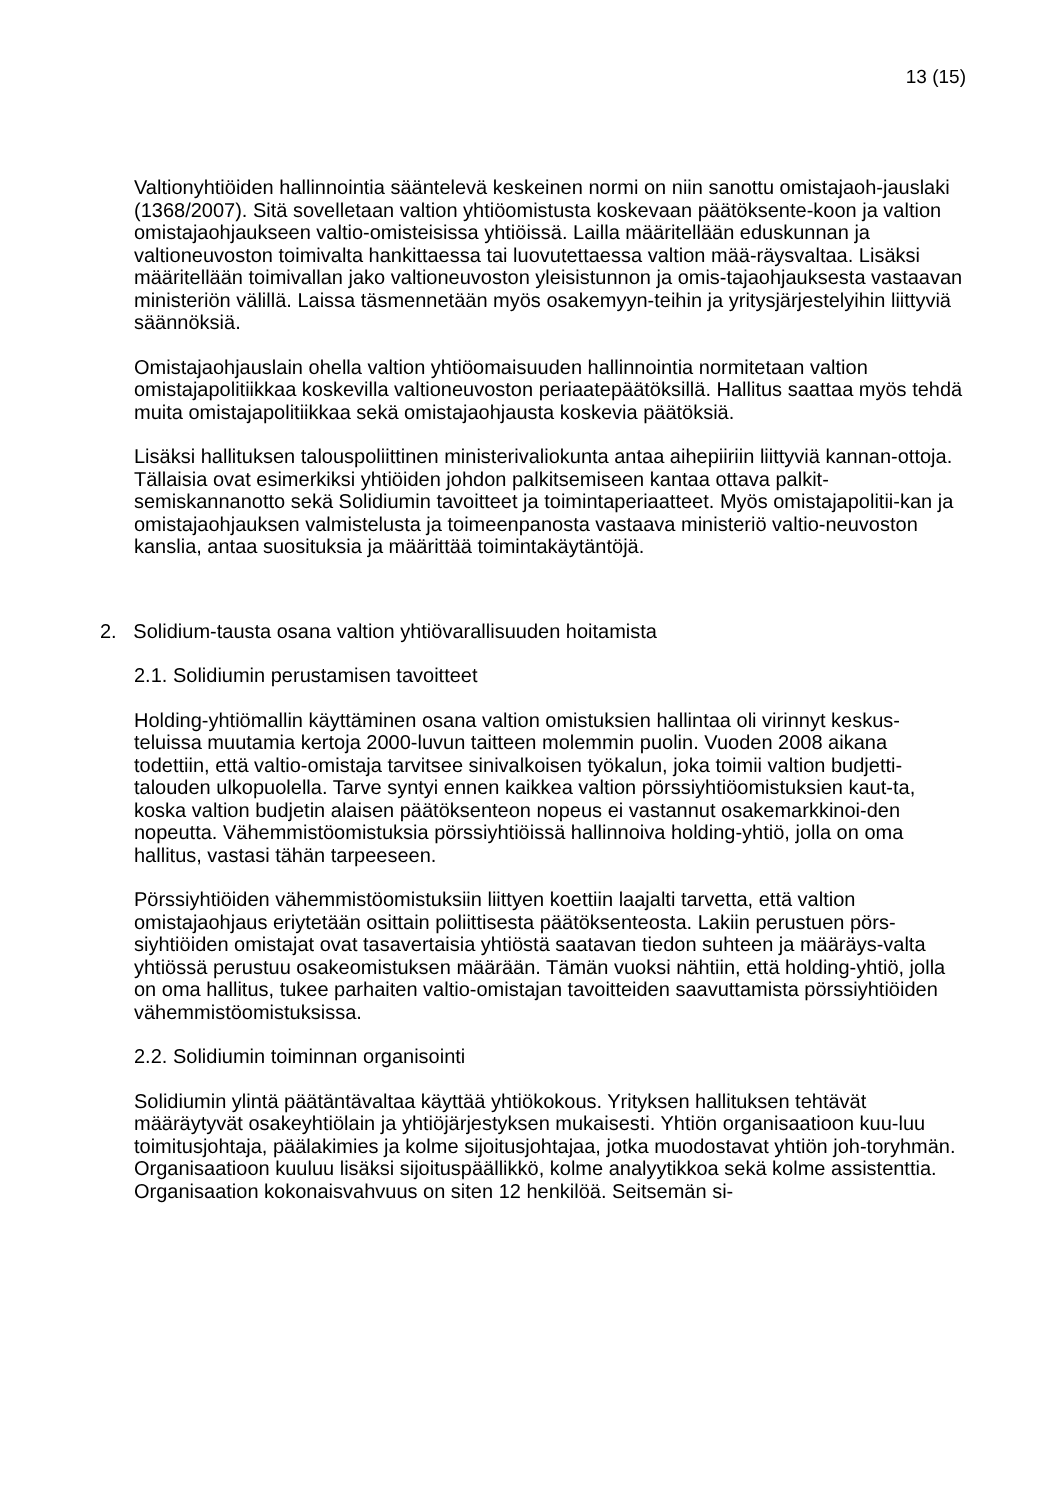13 (15)
Valtionyhtiöiden hallinnointia sääntelevä keskeinen normi on niin sanottu omistajaoh-jauslaki (1368/2007). Sitä sovelletaan valtion yhtiöomistusta koskevaan päätöksente-koon ja valtion omistajaohjaukseen valtio-omisteisissa yhtiöissä. Lailla määritellään eduskunnan ja valtioneuvoston toimivalta hankittaessa tai luovutettaessa valtion mää-räysvaltaa. Lisäksi määritellään toimivallan jako valtioneuvoston yleisistunnon ja omis-tajaohjauksesta vastaavan ministeriön välillä. Laissa täsmennetään myös osakemyyn-teihin ja yritysjärjestelyihin liittyviä säännöksiä.
Omistajaohjauslain ohella valtion yhtiöomaisuuden hallinnointia normitetaan valtion omistajapolitiikkaa koskevilla valtioneuvoston periaatepäätöksillä. Hallitus saattaa myös tehdä muita omistajapolitiikkaa sekä omistajaohjausta koskevia päätöksiä.
Lisäksi hallituksen talouspoliittinen ministerivaliokunta antaa aihepiiriin liittyviä kannan-ottoja. Tällaisia ovat esimerkiksi yhtiöiden johdon palkitsemiseen kantaa ottava palkit-semiskannanotto sekä Solidiumin tavoitteet ja toimintaperiaatteet. Myös omistajapolitii-kan ja omistajaohjauksen valmistelusta ja toimeenpanosta vastaava ministeriö valtio-neuvoston kanslia, antaa suosituksia ja määrittää toimintakäytäntöjä.
2. Solidium-tausta osana valtion yhtiövarallisuuden hoitamista
2.1. Solidiumin perustamisen tavoitteet
Holding-yhtiömallin käyttäminen osana valtion omistuksien hallintaa oli virinnyt keskus-teluissa muutamia kertoja 2000-luvun taitteen molemmin puolin. Vuoden 2008 aikana todettiin, että valtio-omistaja tarvitsee sinivalkoisen työkalun, joka toimii valtion budjetti-talouden ulkopuolella. Tarve syntyi ennen kaikkea valtion pörssiyhtiöomistuksien kaut-ta, koska valtion budjetin alaisen päätöksenteon nopeus ei vastannut osakemarkkinoi-den nopeutta. Vähemmistöomistuksia pörssiyhtiöissä hallinnoiva holding-yhtiö, jolla on oma hallitus, vastasi tähän tarpeeseen.
Pörssiyhtiöiden vähemmistöomistuksiin liittyen koettiin laajalti tarvetta, että valtion omistajaohjaus eriytetään osittain poliittisesta päätöksenteosta. Lakiin perustuen pörs-siyhtiöiden omistajat ovat tasavertaisia yhtiöstä saatavan tiedon suhteen ja määräys-valta yhtiössä perustuu osakeomistuksen määrään. Tämän vuoksi nähtiin, että holding-yhtiö, jolla on oma hallitus, tukee parhaiten valtio-omistajan tavoitteiden saavuttamista pörssiyhtiöiden vähemmistöomistuksissa.
2.2. Solidiumin toiminnan organisointi
Solidiumin ylintä päätäntävaltaa käyttää yhtiökokous. Yrityksen hallituksen tehtävät määräytyvät osakeyhtiölain ja yhtiöjärjestyksen mukaisesti. Yhtiön organisaatioon kuu-luu toimitusjohtaja, päälakimies ja kolme sijoitusjohtajaa, jotka muodostavat yhtiön joh-toryhmän. Organisaatioon kuuluu lisäksi sijoituspäällikkö, kolme analyytikkoa sekä kolme assistenttia. Organisaation kokonaisvahvuus on siten 12 henkilöä. Seitsemän si-